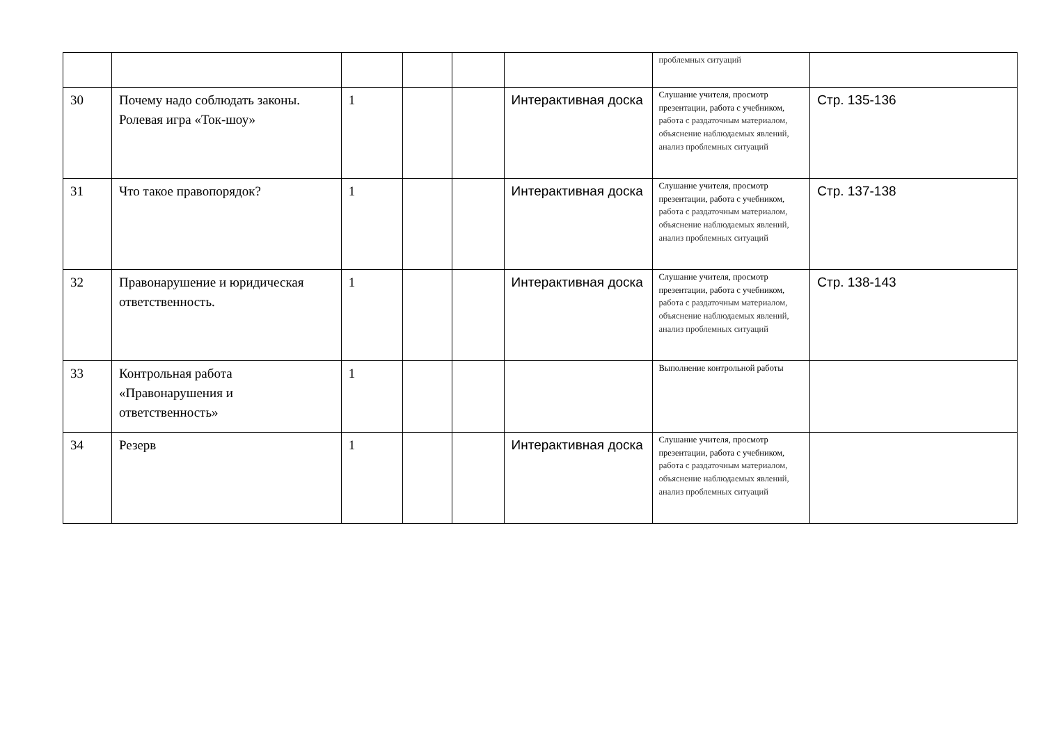| | | | | | | проблемных ситуаций | |
| 30 | Почему надо соблюдать законы. Ролевая игра «Ток-шоу» | 1 | | | Интерактивная доска | Слушание учителя, просмотр презентации, работа с учебником, работа с раздаточным материалом, объяснение наблюдаемых явлений, анализ проблемных ситуаций | Стр. 135-136 |
| 31 | Что такое правопорядок? | 1 | | | Интерактивная доска | Слушание учителя, просмотр презентации, работа с учебником, работа с раздаточным материалом, объяснение наблюдаемых явлений, анализ проблемных ситуаций | Стр. 137-138 |
| 32 | Правонарушение и юридическая ответственность. | 1 | | | Интерактивная доска | Слушание учителя, просмотр презентации, работа с учебником, работа с раздаточным материалом, объяснение наблюдаемых явлений, анализ проблемных ситуаций | Стр. 138-143 |
| 33 | Контрольная работа «Правонарушения и ответственность» | 1 | | | | Выполнение контрольной работы | |
| 34 | Резерв | 1 | | | Интерактивная доска | Слушание учителя, просмотр презентации, работа с учебником, работа с раздаточным материалом, объяснение наблюдаемых явлений, анализ проблемных ситуаций | |